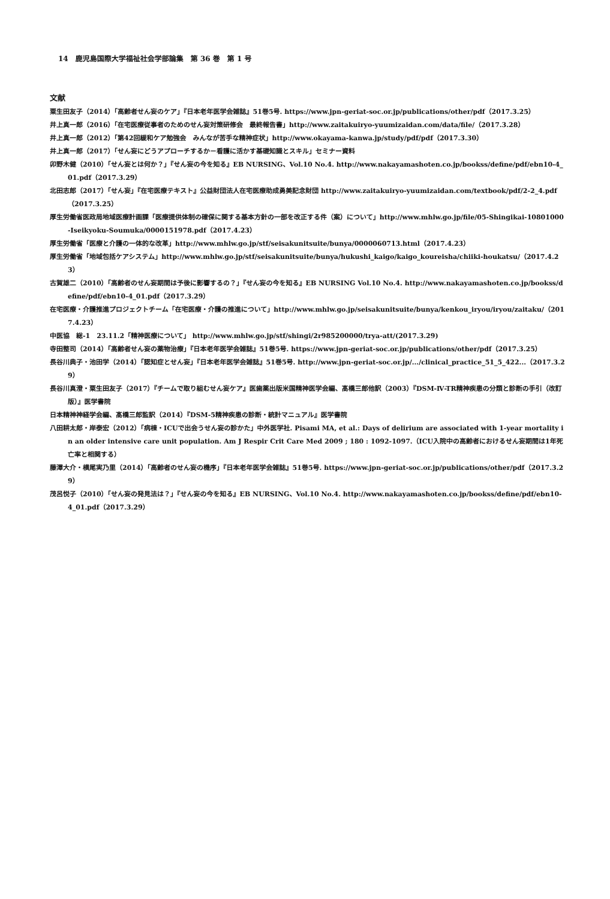14　鹿児島国際大学福祉社会学部論集　第 36 巻　第 1 号
文献
粟生田友子（2014）「高齢者せん妄のケア」『日本老年医学会雑誌』51巻5号. https://www.jpn-geriat-soc.or.jp/publications/other/pdf（2017.3.25）
井上真一郎（2016）「在宅医療従事者のためのせん妄対策研修会　最終報告書」http://www.zaitakuiryo-yuumizaidan.com/data/file/（2017.3.28）
井上真一郎（2012）「第42回緩和ケア勉強会　みんなが苦手な精神症状」http://www.okayama-kanwa.jp/study/pdf/pdf（2017.3.30）
井上真一郎（2017）「せん妄にどうアプローチするか－看護に活かす基礎知識とスキル」セミナー資料
卯野木健（2010）「せん妄とは何か？」『せん妄の今を知る』EB NURSING、Vol.10 No.4. http://www.nakayamashoten.co.jp/bookss/define/pdf/ebn10-4_01.pdf（2017.3.29）
北田志郎（2017）「せん妄」『在宅医療テキスト』公益財団法人在宅医療助成勇美記念財団 http://www.zaitakuiryo-yuumizaidan.com/textbook/pdf/2-2_4.pdf（2017.3.25）
厚生労働省医政局地域医療計画課「医療提供体制の確保に関する基本方針の一部を改正する件（案）について」http://www.mhlw.go.jp/file/05-Shingikai-10801000-Iseikyoku-Soumuka/0000151978.pdf（2017.4.23）
厚生労働省「医療と介護の一体的な改革」http://www.mhlw.go.jp/stf/seisakunitsuite/bunya/0000060713.html（2017.4.23）
厚生労働省「地域包括ケアシステム」http://www.mhlw.go.jp/stf/seisakunitsuite/bunya/hukushi_kaigo/kaigo_koureisha/chiiki-houkatsu/（2017.4.23）
古賀雄二（2010）「高齢者のせん妄期間は予後に影響するの？」『せん妄の今を知る』EB NURSING Vol.10 No.4. http://www.nakayamashoten.co.jp/bookss/define/pdf/ebn10-4_01.pdf（2017.3.29）
在宅医療・介護推進プロジェクトチーム「在宅医療・介護の推進について」http://www.mhlw.go.jp/seisakunitsuite/bunya/kenkou_iryou/iryou/zaitaku/（2017.4.23）
中医協　総-1　23.11.2「精神医療について」 http://www.mhlw.go.jp/stf/shingi/2r985200000/trya-att/(2017.3.29)
寺田整司（2014）「高齢者せん妄の薬物治療」『日本老年医学会雑誌』51巻5号. https://www.jpn-geriat-soc.or.jp/publications/other/pdf（2017.3.25）
長谷川典子・池田学（2014）「認知症とせん妄」『日本老年医学会雑誌』51巻5号. http://www.jpn-geriat-soc.or.jp/.../clinical_practice_51_5_422...（2017.3.29）
長谷川真澄・粟生田友子（2017）『チームで取り組むせん妄ケア』医歯薬出版米国精神医学会編、髙橋三郎他訳（2003）『DSM-Ⅳ-TR精神疾患の分類と診断の手引（改訂版）』医学書院
日本精神神経学会編、髙橋三郎監訳（2014）『DSM-5精神疾患の診断・統計マニュアル』医学書院
八田耕太郎・岸泰宏（2012）「病棟・ICUで出会うせん妄の診かた」中外医学社. Pisami MA, et al.: Days of delirium are associated with 1-year mortality in an older intensive care unit population. Am J Respir Crit Care Med 2009 ; 180 : 1092-1097.（ICU入院中の高齢者におけるせん妄期間は1年死亡率と相関する）
藤澤大介・横尾実乃里（2014）「高齢者のせん妄の機序」『日本老年医学会雑誌』51巻5号. https://www.jpn-geriat-soc.or.jp/publications/other/pdf（2017.3.29）
茂呂悦子（2010）「せん妄の発見法は？」『せん妄の今を知る』EB NURSING、Vol.10 No.4. http://www.nakayamashoten.co.jp/bookss/define/pdf/ebn10-4_01.pdf（2017.3.29）